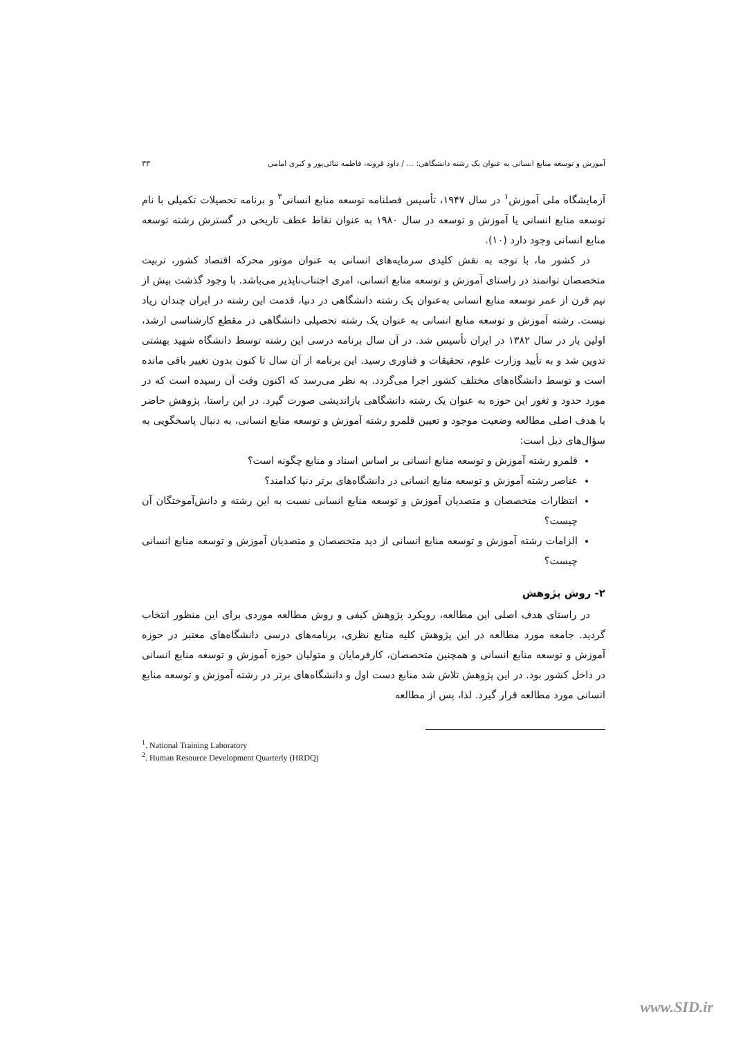آموزش و توسعه منابع انسانی به عنوان یک رشته دانشگاهی: ... / داود قرونه، فاطمه ثنائی‌پور و کبری امامی ۳۳
آزمایشگاه ملی آموزش<sup>۱</sup> در سال ۱۹۴۷، تأسیس فصلنامه توسعه منابع انسانی<sup>۲</sup> و برنامه تحصیلات تکمیلی با نام توسعه منابع انسانی یا آموزش و توسعه در سال ۱۹۸۰ به عنوان نقاط عطف تاریخی در گسترش رشته توسعه منابع انسانی وجود دارد (۱۰).
در کشور ما، با توجه به نقش کلیدی سرمایه‌های انسانی به عنوان موتور محرکه اقتصاد کشور، تربیت متخصصان توانمند در راستای آموزش و توسعه منابع انسانی، امری اجتناب‌ناپذیر می‌باشد. با وجود گذشت بیش از نیم قرن از عمر توسعه منابع انسانی به‌عنوان یک رشته دانشگاهی در دنیا، قدمت این رشته در ایران چندان زیاد نیست. رشته آموزش و توسعه منابع انسانی به عنوان یک رشته تحصیلی دانشگاهی در مقطع کارشناسی ارشد، اولین بار در سال ۱۳۸۲ در ایران تأسیس شد. در آن سال برنامه درسی این رشته توسط دانشگاه شهید بهشتی تدوین شد و به تأیید وزارت علوم، تحقیقات و فناوری رسید. این برنامه از آن سال تا کنون بدون تغییر باقی مانده است و توسط دانشگاه‌های مختلف کشور اجرا می‌گردد. به نظر می‌رسد که اکنون وقت آن رسیده است که در مورد حدود و ثغور این حوزه به عنوان یک رشته دانشگاهی بازاندیشی صورت گیرد. در این راستا، پژوهش حاضر با هدف اصلی مطالعه وضعیت موجود و تعیین قلمرو رشته آموزش و توسعه منابع انسانی، به دنبال پاسخگویی به سؤال‌های ذیل است:
قلمرو رشته آموزش و توسعه منابع انسانی بر اساس اسناد و منابع چگونه است؟
عناصر رشته آموزش و توسعه منابع انسانی در دانشگاه‌های برتر دنیا کدامند؟
انتظارات متخصصان و متصدیان آموزش و توسعه منابع انسانی نسبت به این رشته و دانش‌آموختگان آن چیست؟
الزامات رشته آموزش و توسعه منابع انسانی از دید متخصصان و متصدیان آموزش و توسعه منابع انسانی چیست؟
۲- روش پژوهش
در راستای هدف اصلی این مطالعه، رویکرد پژوهش کیفی و روش مطالعه موردی برای این منظور انتخاب گردید. جامعه مورد مطالعه در این پژوهش کلیه منابع نظری، برنامه‌های درسی دانشگاه‌های معتبر در حوزه آموزش و توسعه منابع انسانی و همچنین متخصصان، کارفرمایان و متولیان حوزه آموزش و توسعه منابع انسانی در داخل کشور بود. در این پژوهش تلاش شد منابع دست اول و دانشگاه‌های برتر در رشته آموزش و توسعه منابع انسانی مورد مطالعه قرار گیرد. لذا، پس از مطالعه
<sup>1</sup>. National Training Laboratory
<sup>2</sup>. Human Resource Development Quarterly (HRDQ)
www.SID.ir